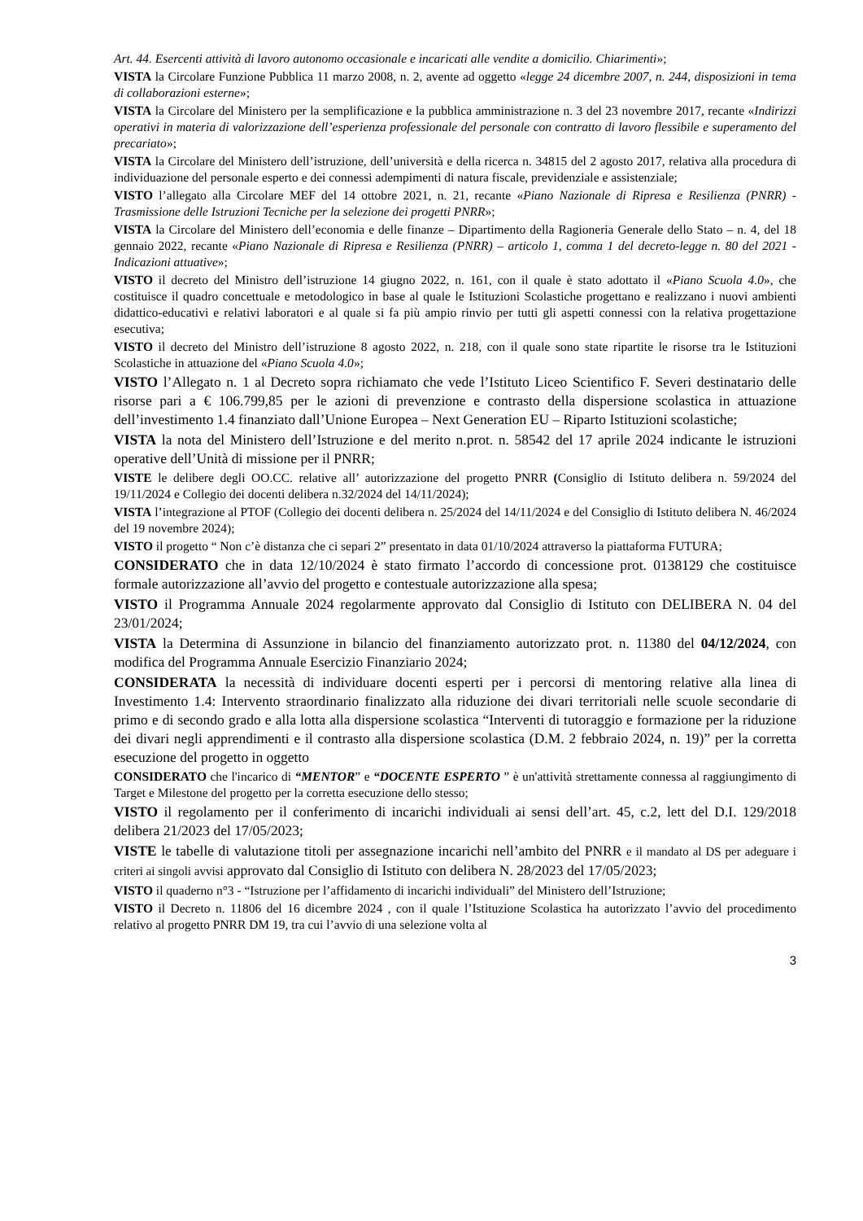Art. 44. Esercenti attività di lavoro autonomo occasionale e incaricati alle vendite a domicilio. Chiarimenti»;
VISTA la Circolare Funzione Pubblica 11 marzo 2008, n. 2, avente ad oggetto «legge 24 dicembre 2007, n. 244, disposizioni in tema di collaborazioni esterne»;
VISTA la Circolare del Ministero per la semplificazione e la pubblica amministrazione n. 3 del 23 novembre 2017, recante «Indirizzi operativi in materia di valorizzazione dell’esperienza professionale del personale con contratto di lavoro flessibile e superamento del precariato»;
VISTA la Circolare del Ministero dell’istruzione, dell’università e della ricerca n. 34815 del 2 agosto 2017, relativa alla procedura di individuazione del personale esperto e dei connessi adempimenti di natura fiscale, previdenziale e assistenziale;
VISTO l’allegato alla Circolare MEF del 14 ottobre 2021, n. 21, recante «Piano Nazionale di Ripresa e Resilienza (PNRR) - Trasmissione delle Istruzioni Tecniche per la selezione dei progetti PNRR»;
VISTA la Circolare del Ministero dell’economia e delle finanze – Dipartimento della Ragioneria Generale dello Stato – n. 4, del 18 gennaio 2022, recante «Piano Nazionale di Ripresa e Resilienza (PNRR) – articolo 1, comma 1 del decreto-legge n. 80 del 2021 - Indicazioni attuative»;
VISTO il decreto del Ministro dell’istruzione 14 giugno 2022, n. 161, con il quale è stato adottato il «Piano Scuola 4.0», che costituisce il quadro concettuale e metodologico in base al quale le Istituzioni Scolastiche progettano e realizzano i nuovi ambienti didattico-educativi e relativi laboratori e al quale si fa più ampio rinvio per tutti gli aspetti connessi con la relativa progettazione esecutiva;
VISTO il decreto del Ministro dell’istruzione 8 agosto 2022, n. 218, con il quale sono state ripartite le risorse tra le Istituzioni Scolastiche in attuazione del «Piano Scuola 4.0»;
VISTO l’Allegato n. 1 al Decreto sopra richiamato che vede l’Istituto Liceo Scientifico F. Severi destinatario delle risorse pari a € 106.799,85 per le azioni di prevenzione e contrasto della dispersione scolastica in attuazione dell’investimento 1.4 finanziato dall’Unione Europea – Next Generation EU – Riparto Istituzioni scolastiche;
VISTA la nota del Ministero dell’Istruzione e del merito n.prot. n. 58542 del 17 aprile 2024 indicante le istruzioni operative dell’Unità di missione per il PNRR;
VISTE le delibere degli OO.CC. relative all’ autorizzazione del progetto PNRR (Consiglio di Istituto delibera n. 59/2024 del 19/11/2024 e Collegio dei docenti delibera n.32/2024 del 14/11/2024);
VISTA l’integrazione al PTOF (Collegio dei docenti delibera n. 25/2024 del 14/11/2024 e del Consiglio di Istituto delibera N. 46/2024 del 19 novembre 2024);
VISTO il progetto “ Non c’è distanza che ci separi 2” presentato in data 01/10/2024 attraverso la piattaforma FUTURA;
CONSIDERATO che in data 12/10/2024 è stato firmato l’accordo di concessione prot. 0138129 che costituisce formale autorizzazione all’avvio del progetto e contestuale autorizzazione alla spesa;
VISTO il Programma Annuale 2024 regolarmente approvato dal Consiglio di Istituto con DELIBERA N. 04 del 23/01/2024;
VISTA la Determina di Assunzione in bilancio del finanziamento autorizzato prot. n. 11380 del 04/12/2024, con modifica del Programma Annuale Esercizio Finanziario 2024;
CONSIDERATA la necessità di individuare docenti esperti per i percorsi di mentoring relative alla linea di Investimento 1.4: Intervento straordinario finalizzato alla riduzione dei divari territoriali nelle scuole secondarie di primo e di secondo grado e alla lotta alla dispersione scolastica “Interventi di tutoraggio e formazione per la riduzione dei divari negli apprendimenti e il contrasto alla dispersione scolastica (D.M. 2 febbraio 2024, n. 19)” per la corretta esecuzione del progetto in oggetto
CONSIDERATO che l'incarico di “MENTOR” e “DOCENTE ESPERTO ” è un'attività strettamente connessa al raggiungimento di Target e Milestone del progetto per la corretta esecuzione dello stesso;
VISTO il regolamento per il conferimento di incarichi individuali ai sensi dell’art. 45, c.2, lett del D.I. 129/2018 delibera 21/2023 del 17/05/2023;
VISTE le tabelle di valutazione titoli per assegnazione incarichi nell’ambito del PNRR e il mandato al DS per adeguare i criteri ai singoli avvisi approvato dal Consiglio di Istituto con delibera N. 28/2023 del 17/05/2023;
VISTO il quaderno n°3 - “Istruzione per l’affidamento di incarichi individuali” del Ministero dell’Istruzione;
VISTO il Decreto n. 11806 del 16 dicembre 2024 , con il quale l’Istituzione Scolastica ha autorizzato l’avvio del procedimento relativo al progetto PNRR DM 19, tra cui l’avvio di una selezione volta al
3